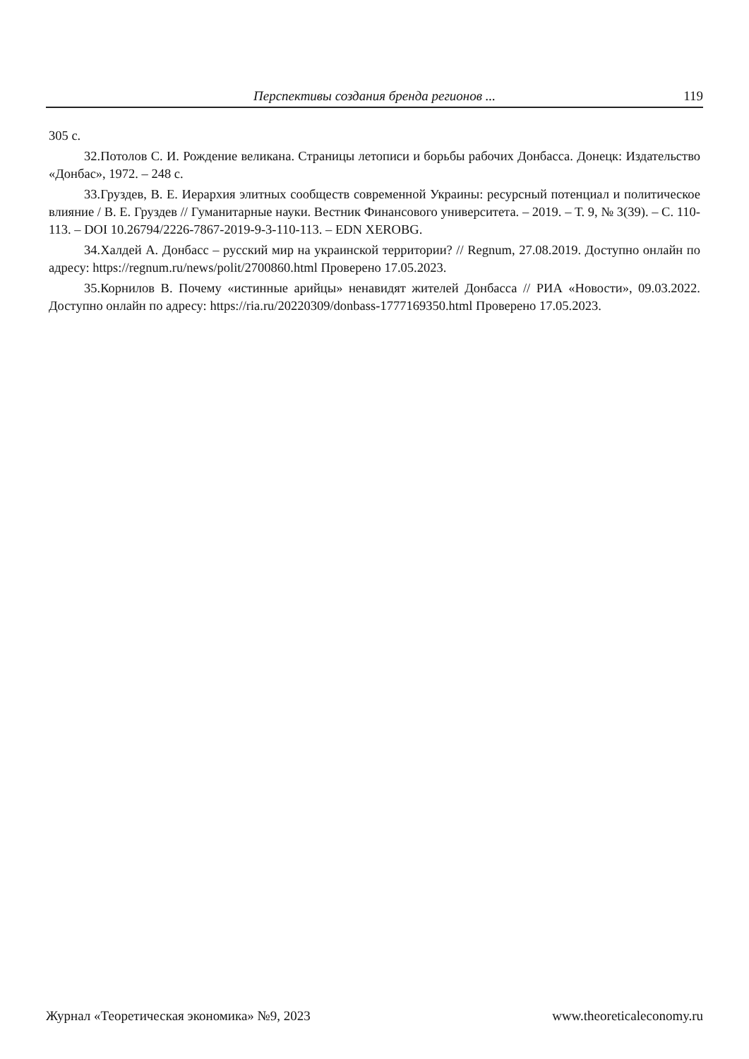Перспективы создания бренда регионов ... 119
305 с.
32.Потолов С. И. Рождение великана. Страницы летописи и борьбы рабочих Донбасса. Донецк: Издательство «Донбас», 1972. – 248 с.
33.Груздев, В. Е. Иерархия элитных сообществ современной Украины: ресурсный потенциал и политическое влияние / В. Е. Груздев // Гуманитарные науки. Вестник Финансового университета. – 2019. – Т. 9, № 3(39). – С. 110-113. – DOI 10.26794/2226-7867-2019-9-3-110-113. – EDN XEROBG.
34.Халдей А. Донбасс – русский мир на украинской территории? // Regnum, 27.08.2019. Доступно онлайн по адресу: https://regnum.ru/news/polit/2700860.html Проверено 17.05.2023.
35.Корнилов В. Почему «истинные арийцы» ненавидят жителей Донбасса // РИА «Новости», 09.03.2022. Доступно онлайн по адресу: https://ria.ru/20220309/donbass-1777169350.html Проверено 17.05.2023.
Журнал «Теоретическая экономика» №9, 2023 www.theoreticaleconomy.ru